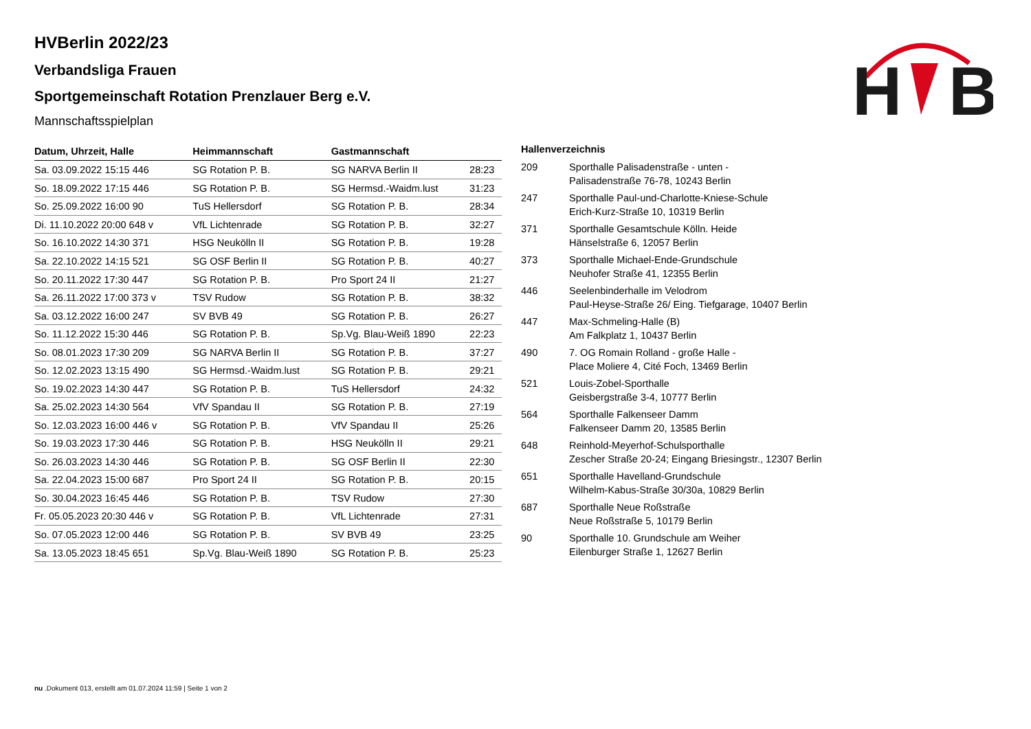H
B
HVBerlin 2022/23
Verbandsliga Frauen
Sportgemeinschaft Rotation Prenzlauer Berg e.V.
Mannschaftsspielplan
| Datum, Uhrzeit, Halle | Heimmannschaft | Gastmannschaft | |
| --- | --- | --- | --- |
| Sa. 03.09.2022 15:15 446 | SG Rotation P. B. | SG NARVA Berlin II | 28:23 |
| So. 18.09.2022 17:15 446 | SG Rotation P. B. | SG Hermsd.-Waidm.lust | 31:23 |
| So. 25.09.2022 16:00 90 | TuS Hellersdorf | SG Rotation P. B. | 28:34 |
| Di. 11.10.2022 20:00 648 v | VfL Lichtenrade | SG Rotation P. B. | 32:27 |
| So. 16.10.2022 14:30 371 | HSG Neukölln II | SG Rotation P. B. | 19:28 |
| Sa. 22.10.2022 14:15 521 | SG OSF Berlin II | SG Rotation P. B. | 40:27 |
| So. 20.11.2022 17:30 447 | SG Rotation P. B. | Pro Sport 24 II | 21:27 |
| Sa. 26.11.2022 17:00 373 v | TSV Rudow | SG Rotation P. B. | 38:32 |
| Sa. 03.12.2022 16:00 247 | SV BVB 49 | SG Rotation P. B. | 26:27 |
| So. 11.12.2022 15:30 446 | SG Rotation P. B. | Sp.Vg. Blau-Weiß 1890 | 22:23 |
| So. 08.01.2023 17:30 209 | SG NARVA Berlin II | SG Rotation P. B. | 37:27 |
| So. 12.02.2023 13:15 490 | SG Hermsd.-Waidm.lust | SG Rotation P. B. | 29:21 |
| So. 19.02.2023 14:30 447 | SG Rotation P. B. | TuS Hellersdorf | 24:32 |
| Sa. 25.02.2023 14:30 564 | VfV Spandau II | SG Rotation P. B. | 27:19 |
| So. 12.03.2023 16:00 446 v | SG Rotation P. B. | VfV Spandau II | 25:26 |
| So. 19.03.2023 17:30 446 | SG Rotation P. B. | HSG Neukölln II | 29:21 |
| So. 26.03.2023 14:30 446 | SG Rotation P. B. | SG OSF Berlin II | 22:30 |
| Sa. 22.04.2023 15:00 687 | Pro Sport 24 II | SG Rotation P. B. | 20:15 |
| So. 30.04.2023 16:45 446 | SG Rotation P. B. | TSV Rudow | 27:30 |
| Fr. 05.05.2023 20:30 446 v | SG Rotation P. B. | VfL Lichtenrade | 27:31 |
| So. 07.05.2023 12:00 446 | SG Rotation P. B. | SV BVB 49 | 23:25 |
| Sa. 13.05.2023 18:45 651 | Sp.Vg. Blau-Weiß 1890 | SG Rotation P. B. | 25:23 |
| Hallenverzeichnis | |
| --- | --- |
| 209 | Sporthalle Palisadenstraße - unten - Palisadenstraße 76-78, 10243 Berlin |
| 247 | Sporthalle Paul-und-Charlotte-Kniese-Schule Erich-Kurz-Straße 10, 10319 Berlin |
| 371 | Sporthalle Gesamtschule Kölln. Heide Hänselstraße 6, 12057 Berlin |
| 373 | Sporthalle Michael-Ende-Grundschule Neuhofer Straße 41, 12355 Berlin |
| 446 | Seelenbinderhalle im Velodrom Paul-Heyse-Straße 26/ Eing. Tiefgarage, 10407 Berlin |
| 447 | Max-Schmeling-Halle (B) Am Falkplatz 1, 10437 Berlin |
| 490 | 7. OG Romain Rolland - große Halle - Place Moliere 4, Cité Foch, 13469 Berlin |
| 521 | Louis-Zobel-Sporthalle Geisbergstraße 3-4, 10777 Berlin |
| 564 | Sporthalle Falkenseer Damm Falkenseer Damm 20, 13585 Berlin |
| 648 | Reinhold-Meyerhof-Schulsporthalle Zescher Straße 20-24; Eingang Briesingstr., 12307 Berlin |
| 651 | Sporthalle Havelland-Grundschule Wilhelm-Kabus-Straße 30/30a, 10829 Berlin |
| 687 | Sporthalle Neue Roßstraße Neue Roßstraße 5, 10179 Berlin |
| 90 | Sporthalle 10. Grundschule am Weiher Eilenburger Straße 1, 12627 Berlin |
nu .Dokument 013, erstellt am 01.07.2024 11:59 | Seite 1 von 2